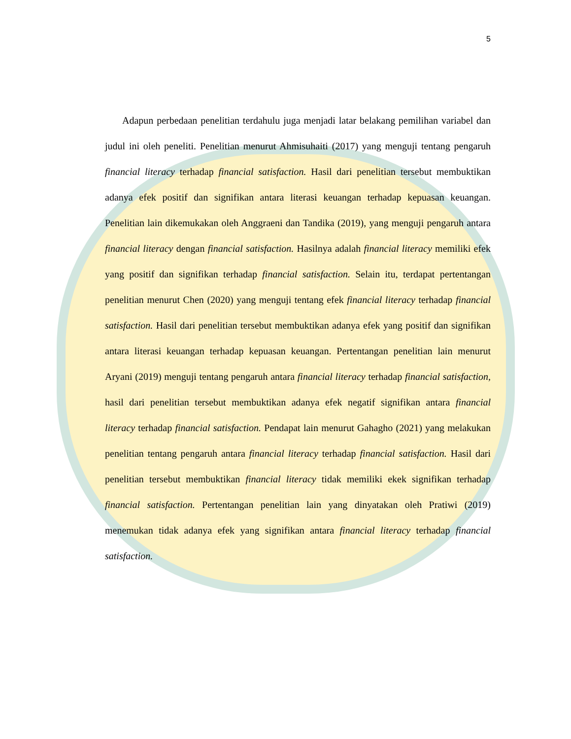5
Adapun perbedaan penelitian terdahulu juga menjadi latar belakang pemilihan variabel dan judul ini oleh peneliti. Penelitian menurut Ahmisuhaiti (2017) yang menguji tentang pengaruh financial literacy terhadap financial satisfaction. Hasil dari penelitian tersebut membuktikan adanya efek positif dan signifikan antara literasi keuangan terhadap kepuasan keuangan. Penelitian lain dikemukakan oleh Anggraeni dan Tandika (2019), yang menguji pengaruh antara financial literacy dengan financial satisfaction. Hasilnya adalah financial literacy memiliki efek yang positif dan signifikan terhadap financial satisfaction. Selain itu, terdapat pertentangan penelitian menurut Chen (2020) yang menguji tentang efek financial literacy terhadap financial satisfaction. Hasil dari penelitian tersebut membuktikan adanya efek yang positif dan signifikan antara literasi keuangan terhadap kepuasan keuangan. Pertentangan penelitian lain menurut Aryani (2019) menguji tentang pengaruh antara financial literacy terhadap financial satisfaction, hasil dari penelitian tersebut membuktikan adanya efek negatif signifikan antara financial literacy terhadap financial satisfaction. Pendapat lain menurut Gahagho (2021) yang melakukan penelitian tentang pengaruh antara financial literacy terhadap financial satisfaction. Hasil dari penelitian tersebut membuktikan financial literacy tidak memiliki ekek signifikan terhadap financial satisfaction. Pertentangan penelitian lain yang dinyatakan oleh Pratiwi (2019) menemukan tidak adanya efek yang signifikan antara financial literacy terhadap financial satisfaction.